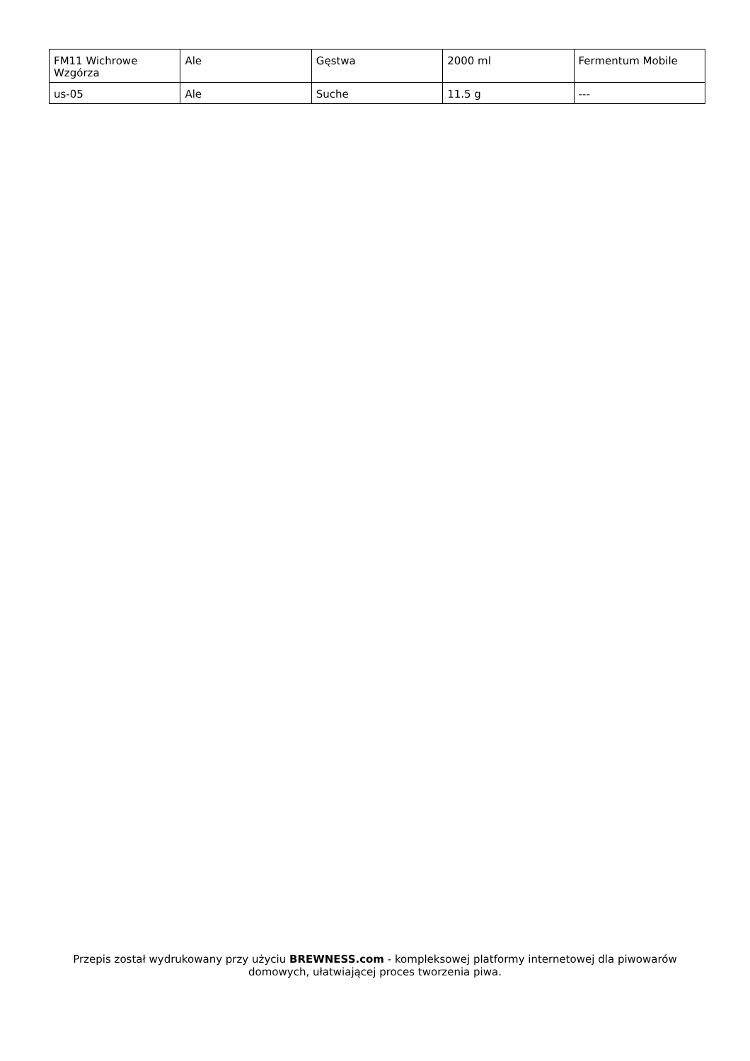| FM11 Wichrowe Wzgórza | Ale | Gęstwa | 2000 ml | Fermentum Mobile |
| us-05 | Ale | Suche | 11.5 g | --- |
Przepis został wydrukowany przy użyciu BREWNESS.com - kompleksowej platformy internetowej dla piwowarów domowych, ułatwiającej proces tworzenia piwa.